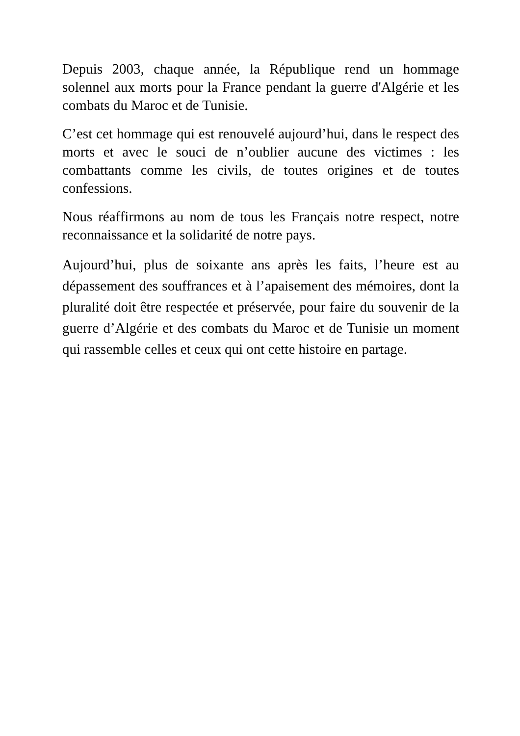Depuis 2003, chaque année, la République rend un hommage solennel aux morts pour la France pendant la guerre d'Algérie et les combats du Maroc et de Tunisie.
C’est cet hommage qui est renouvelé aujourd’hui, dans le respect des morts et avec le souci de n’oublier aucune des victimes : les combattants comme les civils, de toutes origines et de toutes confessions.
Nous réaffirmons au nom de tous les Français notre respect, notre reconnaissance et la solidarité de notre pays.
Aujourd’hui, plus de soixante ans après les faits, l’heure est au dépassement des souffrances et à l’apaisement des mémoires, dont la pluralité doit être respectée et préservée, pour faire du souvenir de la guerre d’Algérie et des combats du Maroc et de Tunisie un moment qui rassemble celles et ceux qui ont cette histoire en partage.